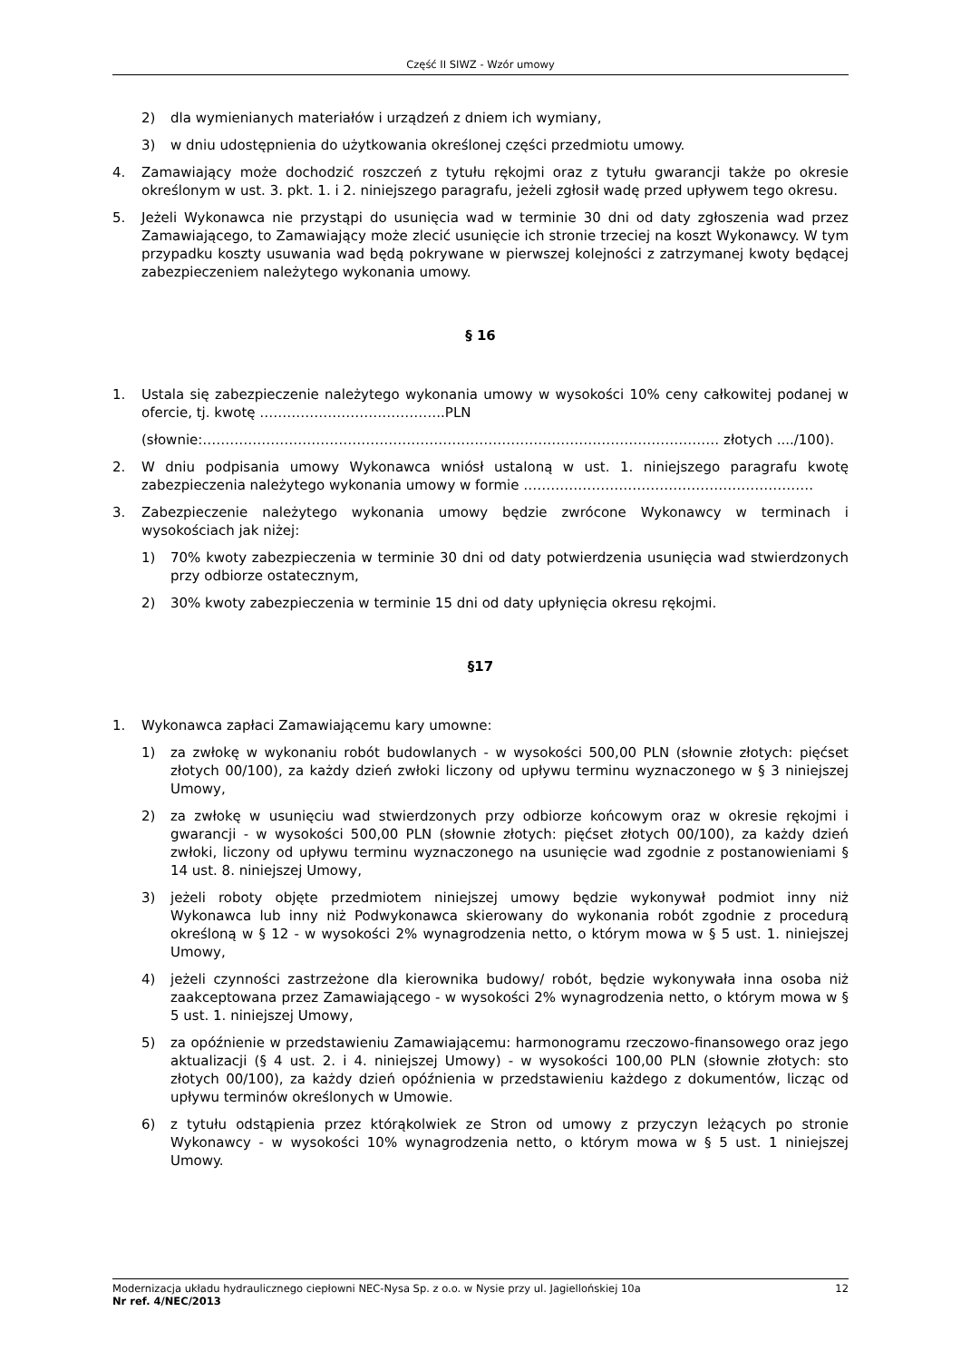Część II SIWZ - Wzór umowy
2) dla wymienianych materiałów i urządzeń z dniem ich wymiany,
3) w dniu udostępnienia do użytkowania określonej części przedmiotu umowy.
4. Zamawiający może dochodzić roszczeń z tytułu rękojmi oraz z tytułu gwarancji także po okresie określonym w ust. 3. pkt. 1. i 2. niniejszego paragrafu, jeżeli zgłosił wadę przed upływem tego okresu.
5. Jeżeli Wykonawca nie przystąpi do usunięcia wad w terminie 30 dni od daty zgłoszenia wad przez Zamawiającego, to Zamawiający może zlecić usunięcie ich stronie trzeciej na koszt Wykonawcy. W tym przypadku koszty usuwania wad będą pokrywane w pierwszej kolejności z zatrzymanej kwoty będącej zabezpieczeniem należytego wykonania umowy.
§ 16
1. Ustala się zabezpieczenie należytego wykonania umowy w wysokości 10% ceny całkowitej podanej w ofercie, tj. kwotę …………………………………..PLN
(słownie:…………………………………………………………………………………………………… złotych ..../100).
2. W dniu podpisania umowy Wykonawca wniósł ustaloną w ust. 1. niniejszego paragrafu kwotę zabezpieczenia należytego wykonania umowy w formie ……………………………………………………….
3. Zabezpieczenie należytego wykonania umowy będzie zwrócone Wykonawcy w terminach i wysokościach jak niżej:
1) 70% kwoty zabezpieczenia w terminie 30 dni od daty potwierdzenia usunięcia wad stwierdzonych przy odbiorze ostatecznym,
2) 30% kwoty zabezpieczenia w terminie 15 dni od daty upłynięcia okresu rękojmi.
§17
1. Wykonawca zapłaci Zamawiającemu kary umowne:
1) za zwłokę w wykonaniu robót budowlanych - w wysokości 500,00 PLN (słownie złotych: pięćset złotych 00/100), za każdy dzień zwłoki liczony od upływu terminu wyznaczonego w § 3 niniejszej Umowy,
2) za zwłokę w usunięciu wad stwierdzonych przy odbiorze końcowym oraz w okresie rękojmi i gwarancji - w wysokości 500,00 PLN (słownie złotych: pięćset złotych 00/100), za każdy dzień zwłoki, liczony od upływu terminu wyznaczonego na usunięcie wad zgodnie z postanowieniami § 14 ust. 8. niniejszej Umowy,
3) jeżeli roboty objęte przedmiotem niniejszej umowy będzie wykonywał podmiot inny niż Wykonawca lub inny niż Podwykonawca skierowany do wykonania robót zgodnie z procedurą określoną w § 12 - w wysokości 2% wynagrodzenia netto, o którym mowa w § 5 ust. 1. niniejszej Umowy,
4) jeżeli czynności zastrzeżone dla kierownika budowy/ robót, będzie wykonywała inna osoba niż zaakceptowana przez Zamawiającego - w wysokości 2% wynagrodzenia netto, o którym mowa w § 5 ust. 1. niniejszej Umowy,
5) za opóźnienie w przedstawieniu Zamawiającemu: harmonogramu rzeczowo-finansowego oraz jego aktualizacji (§ 4 ust. 2. i 4. niniejszej Umowy) - w wysokości 100,00 PLN (słownie złotych: sto złotych 00/100), za każdy dzień opóźnienia w przedstawieniu każdego z dokumentów, licząc od upływu terminów określonych w Umowie.
6) z tytułu odstąpienia przez którąkolwiek ze Stron od umowy z przyczyn leżących po stronie Wykonawcy - w wysokości 10% wynagrodzenia netto, o którym mowa w § 5 ust. 1 niniejszej Umowy.
Modernizacja układu hydraulicznego ciepłowni NEC-Nysa Sp. z o.o. w Nysie przy ul. Jagiellońskiej 10a 12
Nr ref. 4/NEC/2013